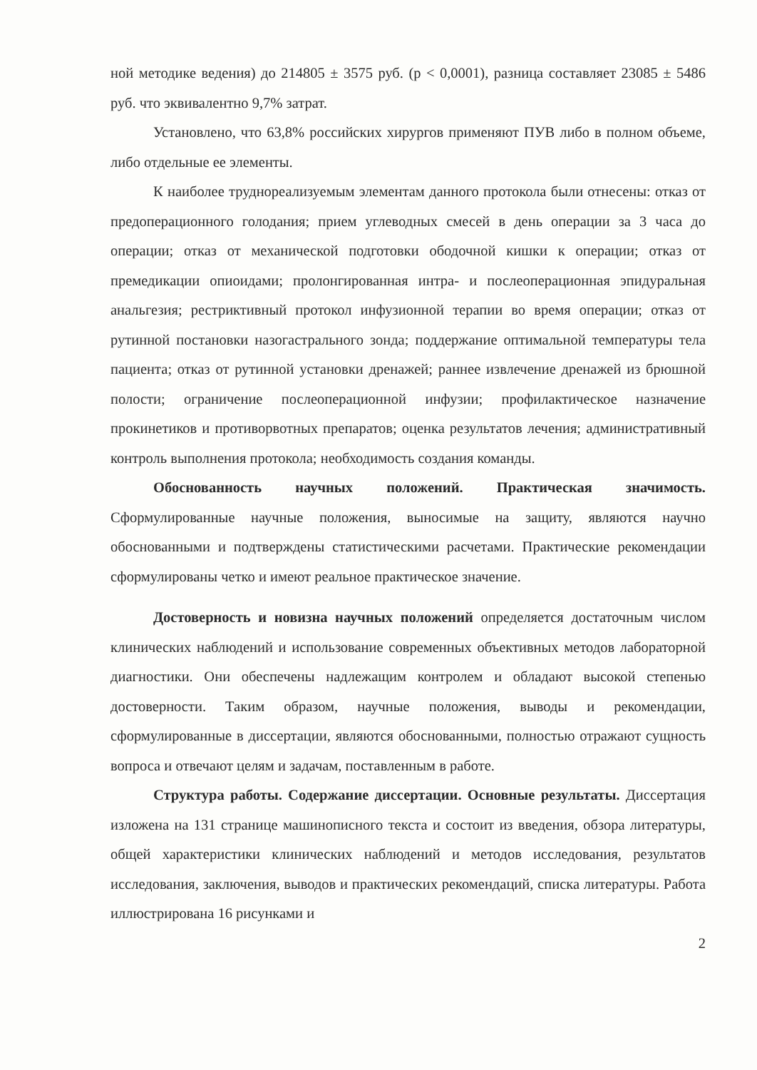ной методике ведения) до 214805 ± 3575 руб. (p < 0,0001), разница составляет 23085 ± 5486 руб. что эквивалентно 9,7% затрат.
Установлено, что 63,8% российских хирургов применяют ПУВ либо в полном объеме, либо отдельные ее элементы.
К наиболее труднореализуемым элементам данного протокола были отнесены: отказ от предоперационного голодания; прием углеводных смесей в день операции за 3 часа до операции; отказ от механической подготовки ободочной кишки к операции; отказ от премедикации опиоидами; пролонгированная интра- и послеоперационная эпидуральная анальгезия; рестриктивный протокол инфузионной терапии во время операции; отказ от рутинной постановки назогастрального зонда; поддержание оптимальной температуры тела пациента; отказ от рутинной установки дренажей; раннее извлечение дренажей из брюшной полости; ограничение послеоперационной инфузии; профилактическое назначение прокинетиков и противорвотных препаратов; оценка результатов лечения; административный контроль выполнения протокола; необходимость создания команды.
Обоснованность научных положений. Практическая значимость. Сформулированные научные положения, выносимые на защиту, являются научно обоснованными и подтверждены статистическими расчетами. Практические рекомендации сформулированы четко и имеют реальное практическое значение.
Достоверность и новизна научных положений определяется достаточным числом клинических наблюдений и использование современных объективных методов лабораторной диагностики. Они обеспечены надлежащим контролем и обладают высокой степенью достоверности. Таким образом, научные положения, выводы и рекомендации, сформулированные в диссертации, являются обоснованными, полностью отражают сущность вопроса и отвечают целям и задачам, поставленным в работе.
Структура работы. Содержание диссертации. Основные результаты. Диссертация изложена на 131 странице машинописного текста и состоит из введения, обзора литературы, общей характеристики клинических наблюдений и методов исследования, результатов исследования, заключения, выводов и практических рекомендаций, списка литературы. Работа иллюстрирована 16 рисунками и
2